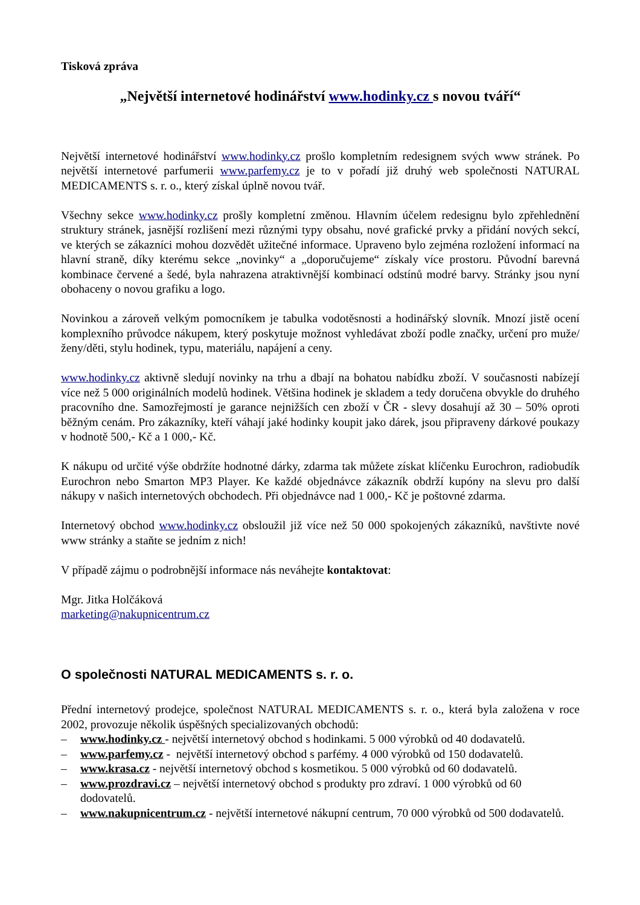Tisková zpráva
„Největší internetové hodinářství www.hodinky.cz s novou tváří“
Největší internetové hodinářství www.hodinky.cz prošlo kompletním redesignem svých www stránek. Po největší internetové parfumerii www.parfemy.cz je to v pořadí již druhý web společnosti NATURAL MEDICAMENTS s. r. o., který získal úplně novou tvář.
Všechny sekce www.hodinky.cz prošly kompletní změnou. Hlavním účelem redesignu bylo zpřehlednění struktury stránek, jasnější rozlišení mezi různými typy obsahu, nové grafické prvky a přidání nových sekcí, ve kterých se zákazníci mohou dozvědět užitečné informace. Upraveno bylo zejména rozložení informací na hlavní straně, díky kterému sekce „novinky“ a „doporučujeme“ získaly více prostoru. Původní barevná kombinace červené a šedé, byla nahrazena atraktivnější kombinací odstínů modré barvy. Stránky jsou nyní obohaceny o novou grafiku a logo.
Novinkou a zároveň velkým pomocníkem je tabulka vodotěsnosti a hodinářský slovník. Mnozí jistě ocení komplexního průvodce nákupem, který poskytuje možnost vyhledávat zboží podle značky, určení pro muže/ženy/děti, stylu hodinek, typu, materiálu, napájení a ceny.
www.hodinky.cz aktivně sledují novinky na trhu a dbají na bohatou nabídku zboží. V současnosti nabízejí více než 5 000 originálních modelů hodinek. Většina hodinek je skladem a tedy doručena obvykle do druhého pracovního dne. Samozřejmostí je garance nejnižších cen zboží v ČR - slevy dosahují až 30 – 50% oproti běžným cenám. Pro zákazníky, kteří váhají jaké hodinky koupit jako dárek, jsou připraveny dárkové poukazy v hodnotě 500,- Kč a 1 000,- Kč.
K nákupu od určité výše obdržíte hodnotné dárky, zdarma tak můžete získat klíčenku Eurochron, radiobudík Eurochron nebo Smarton MP3 Player. Ke každé objednávce zákazník obdrží kupóny na slevu pro další nákupy v našich internetových obchodech. Při objednávce nad 1 000,- Kč je poštovné zdarma.
Internetový obchod www.hodinky.cz obsloužil již více než 50 000 spokojených zákazníků, navštivte nové www stránky a staňte se jedním z nich!
V případě zájmu o podrobnější informace nás neváhejte kontaktovat:
Mgr. Jitka Holčáková
marketing@nakupnicentrum.cz
O společnosti NATURAL MEDICAMENTS s. r. o.
Přední internetový prodejce, společnost NATURAL MEDICAMENTS s. r. o., která byla založena v roce 2002, provozuje několik úspěšných specializovaných obchodů:
– www.hodinky.cz - největší internetový obchod s hodinkami. 5 000 výrobků od 40 dodavatelů.
– www.parfemy.cz - největší internetový obchod s parfémy. 4 000 výrobků od 150 dodavatelů.
– www.krasa.cz - největší internetový obchod s kosmetikou. 5 000 výrobků od 60 dodavatelů.
– www.prozdravi.cz – největší internetový obchod s produkty pro zdraví. 1 000 výrobků od 60 dodovatelů.
– www.nakupnicentrum.cz - největší internetové nákupní centrum, 70 000 výrobků od 500 dodavatelů.